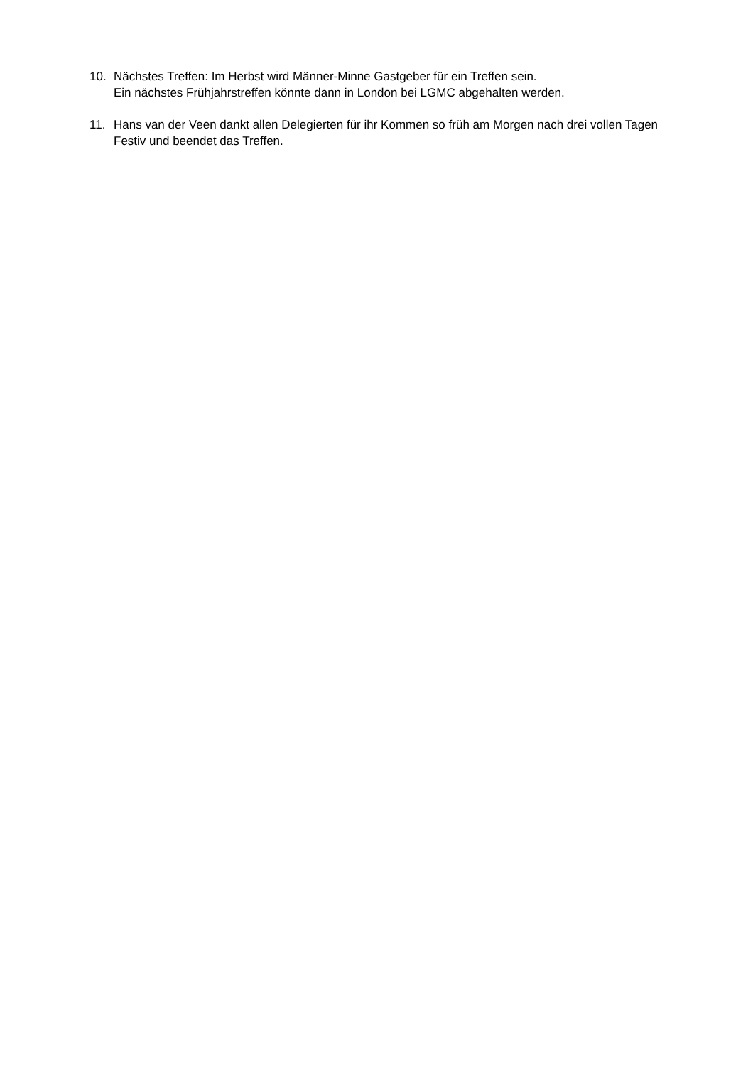10. Nächstes Treffen: Im Herbst wird Männer-Minne Gastgeber für ein Treffen sein.
Ein nächstes Frühjahrstreffen könnte dann in London bei LGMC abgehalten werden.
11. Hans van der Veen dankt allen Delegierten für ihr Kommen so früh am Morgen nach drei vollen Tagen Festiv und beendet das Treffen.